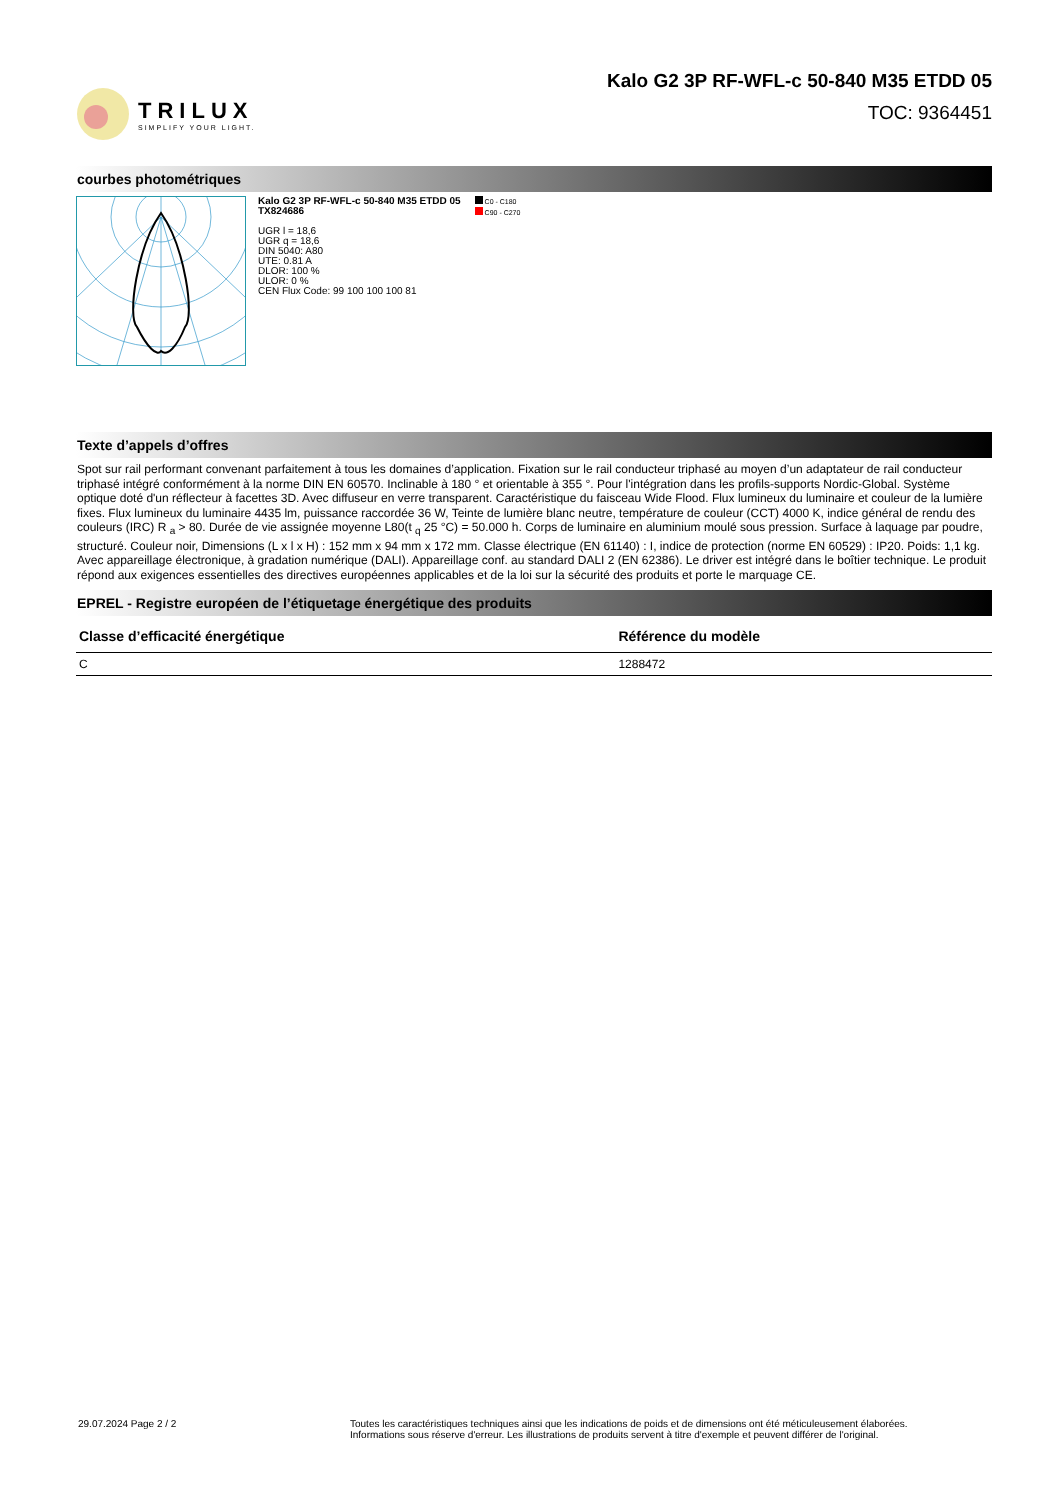TRILUX
SIMPLIFY YOUR LIGHT.
Kalo G2 3P RF-WFL-c 50-840 M35 ETDD 05
TOC: 9364451
courbes photométriques
Kalo G2 3P RF-WFL-c 50-840 M35 ETDD 05
TX824686
UGR l = 18,6
UGR q = 18,6
DIN 5040: A80
UTE: 0.81 A
DLOR: 100 %
ULOR: 0 %
CEN Flux Code: 99 100 100 100 81
C0 - C180
C90 - C270
Texte d’appels d’offres
Spot sur rail performant convenant parfaitement à tous les domaines d’application. Fixation sur le rail conducteur triphasé au moyen d’un adaptateur de rail conducteur triphasé intégré conformément à la norme DIN EN 60570. Inclinable à 180 ° et orientable à 355 °. Pour l'intégration dans les profils-supports Nordic-Global. Système optique doté d'un réflecteur à facettes 3D. Avec diffuseur en verre transparent. Caractéristique du faisceau Wide Flood. Flux lumineux du luminaire et couleur de la lumière fixes. Flux lumineux du luminaire 4435 lm, puissance raccordée 36 W, Teinte de lumière blanc neutre, température de couleur (CCT) 4000 K, indice général de rendu des couleurs (IRC) R <sub>a</sub> > 80. Durée de vie assignée moyenne L80(t <sub>q</sub> 25 °C) = 50.000 h. Corps de luminaire en aluminium moulé sous pression. Surface à laquage par poudre, structuré. Couleur noir, Dimensions (L x l x H) : 152 mm x 94 mm x 172 mm. Classe électrique (EN 61140) : I, indice de protection (norme EN 60529) : IP20. Poids: 1,1 kg. Avec appareillage électronique, à gradation numérique (DALI). Appareillage conf. au standard DALI 2 (EN 62386). Le driver est intégré dans le boîtier technique. Le produit répond aux exigences essentielles des directives européennes applicables et de la loi sur la sécurité des produits et porte le marquage CE.
EPREL - Registre européen de l’étiquetage énergétique des produits
| Classe d’efficacité énergétique | Référence du modèle |
| --- | --- |
| C | 1288472 |
29.07.2024 Page 2 / 2 Toutes les caractéristiques techniques ainsi que les indications de poids et de dimensions ont été méticuleusement élaborées.
Informations sous réserve d'erreur. Les illustrations de produits servent à titre d'exemple et peuvent différer de l'original.